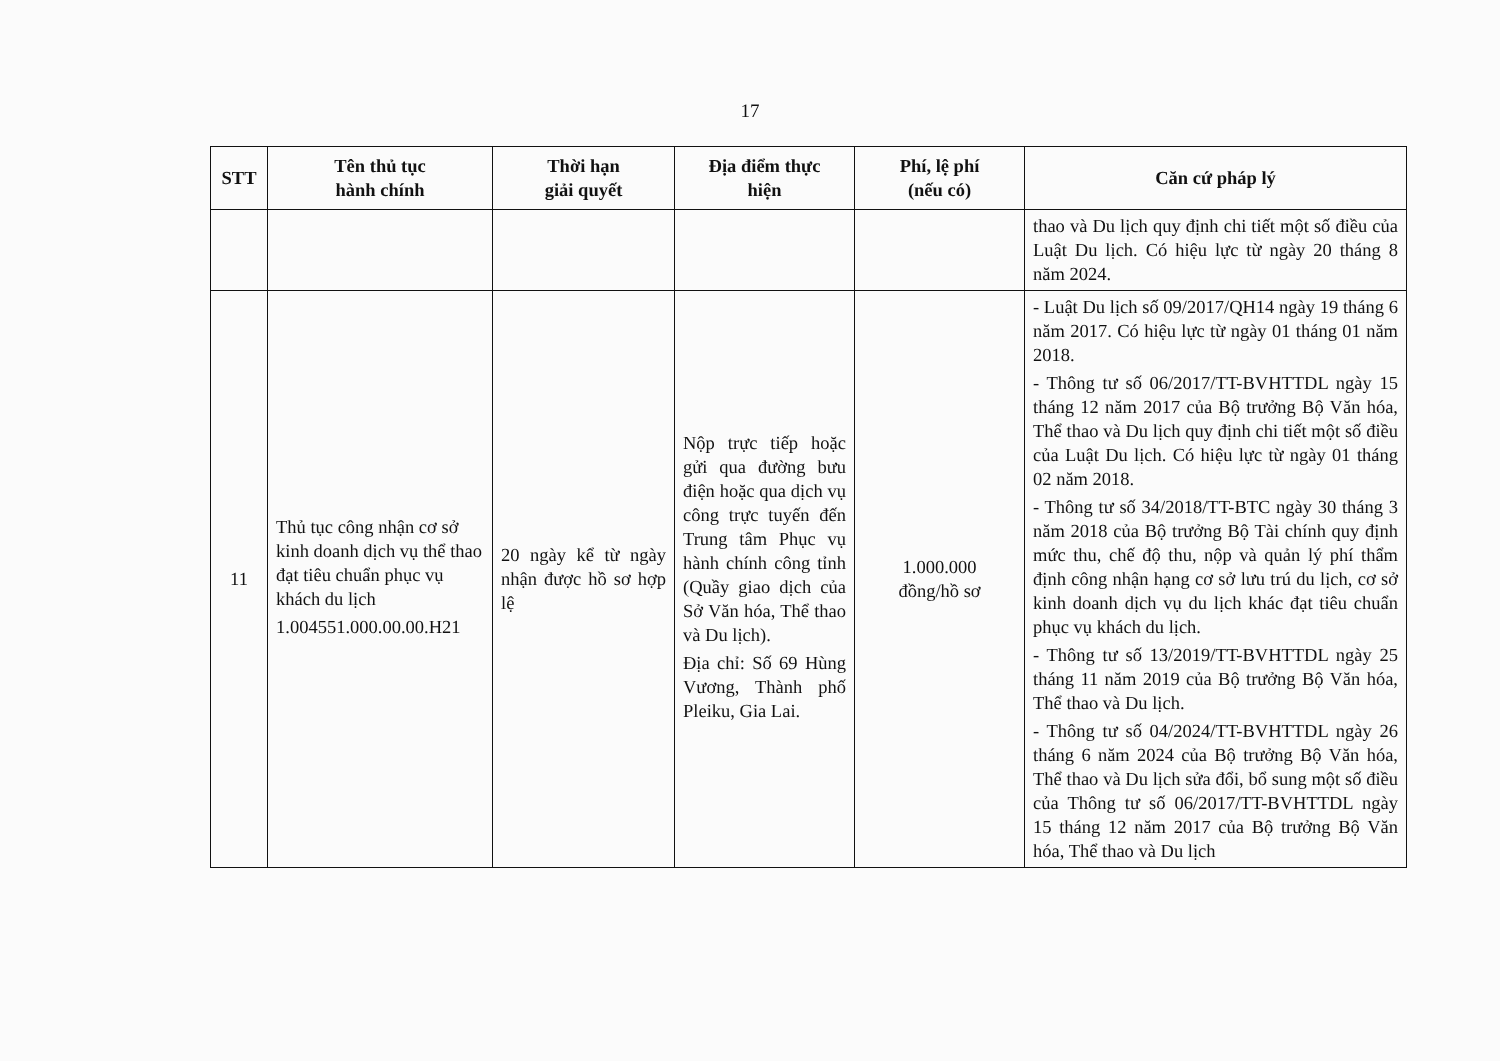17
| STT | Tên thủ tục hành chính | Thời hạn giải quyết | Địa điểm thực hiện | Phí, lệ phí (nếu có) | Căn cứ pháp lý |
| --- | --- | --- | --- | --- | --- |
| | | | | | thao và Du lịch quy định chi tiết một số điều của Luật Du lịch. Có hiệu lực từ ngày 20 tháng 8 năm 2024. |
| 11 | Thủ tục công nhận cơ sở kinh doanh dịch vụ thể thao đạt tiêu chuẩn phục vụ khách du lịch 1.004551.000.00.00.H21 | 20 ngày kể từ ngày nhận được hồ sơ hợp lệ | Nộp trực tiếp hoặc gửi qua đường bưu điện hoặc qua dịch vụ công trực tuyến đến Trung tâm Phục vụ hành chính công tỉnh (Quầy giao dịch của Sở Văn hóa, Thể thao và Du lịch). Địa chỉ: Số 69 Hùng Vương, Thành phố Pleiku, Gia Lai. | 1.000.000 đồng/hồ sơ | - Luật Du lịch số 09/2017/QH14 ngày 19 tháng 6 năm 2017. Có hiệu lực từ ngày 01 tháng 01 năm 2018. - Thông tư số 06/2017/TT-BVHTTDL ngày 15 tháng 12 năm 2017 của Bộ trưởng Bộ Văn hóa, Thể thao và Du lịch quy định chi tiết một số điều của Luật Du lịch. Có hiệu lực từ ngày 01 tháng 02 năm 2018. - Thông tư số 34/2018/TT-BTC ngày 30 tháng 3 năm 2018 của Bộ trưởng Bộ Tài chính quy định mức thu, chế độ thu, nộp và quản lý phí thẩm định công nhận hạng cơ sở lưu trú du lịch, cơ sở kinh doanh dịch vụ du lịch khác đạt tiêu chuẩn phục vụ khách du lịch. - Thông tư số 13/2019/TT-BVHTTDL ngày 25 tháng 11 năm 2019 của Bộ trưởng Bộ Văn hóa, Thể thao và Du lịch. - Thông tư số 04/2024/TT-BVHTTDL ngày 26 tháng 6 năm 2024 của Bộ trưởng Bộ Văn hóa, Thể thao và Du lịch sửa đổi, bổ sung một số điều của Thông tư số 06/2017/TT-BVHTTDL ngày 15 tháng 12 năm 2017 của Bộ trưởng Bộ Văn hóa, Thể thao và Du lịch |